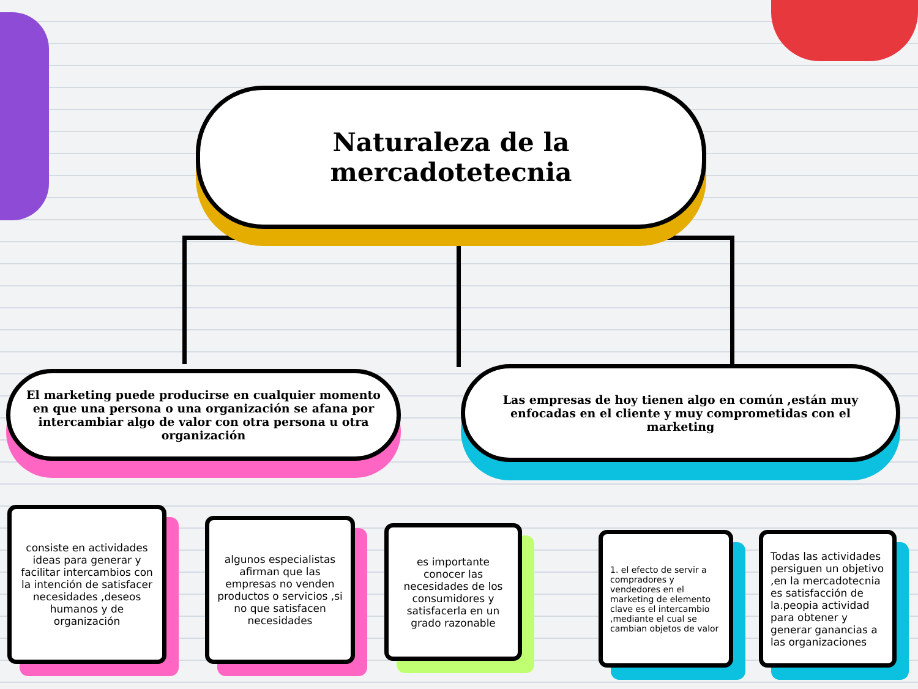Naturaleza de la
mercadotetecnia
El marketing puede producirse en cualquier momento en que una persona o una organización se afana por intercambiar algo de valor con otra persona u otra organización
Las empresas de hoy tienen algo en común ,están muy enfocadas en el cliente y muy comprometidas con el marketing
consiste en actividades ideas para generar y facilitar intercambios con la intención de satisfacer necesidades ,deseos humanos y de organización
algunos especialistas afirman que las empresas no venden productos o servicios ,si no que satisfacen necesidades
es importante conocer las necesidades de los consumidores y satisfacerla en un grado razonable
1. el efecto de servir a compradores y vendedores en el marketing de elemento clave es el intercambio ,mediante el cual se cambian objetos de valor
Todas las actividades persiguen un objetivo ,en la mercadotecnia es satisfacción de la.peopia actividad para obtener y generar ganancias a las organizaciones